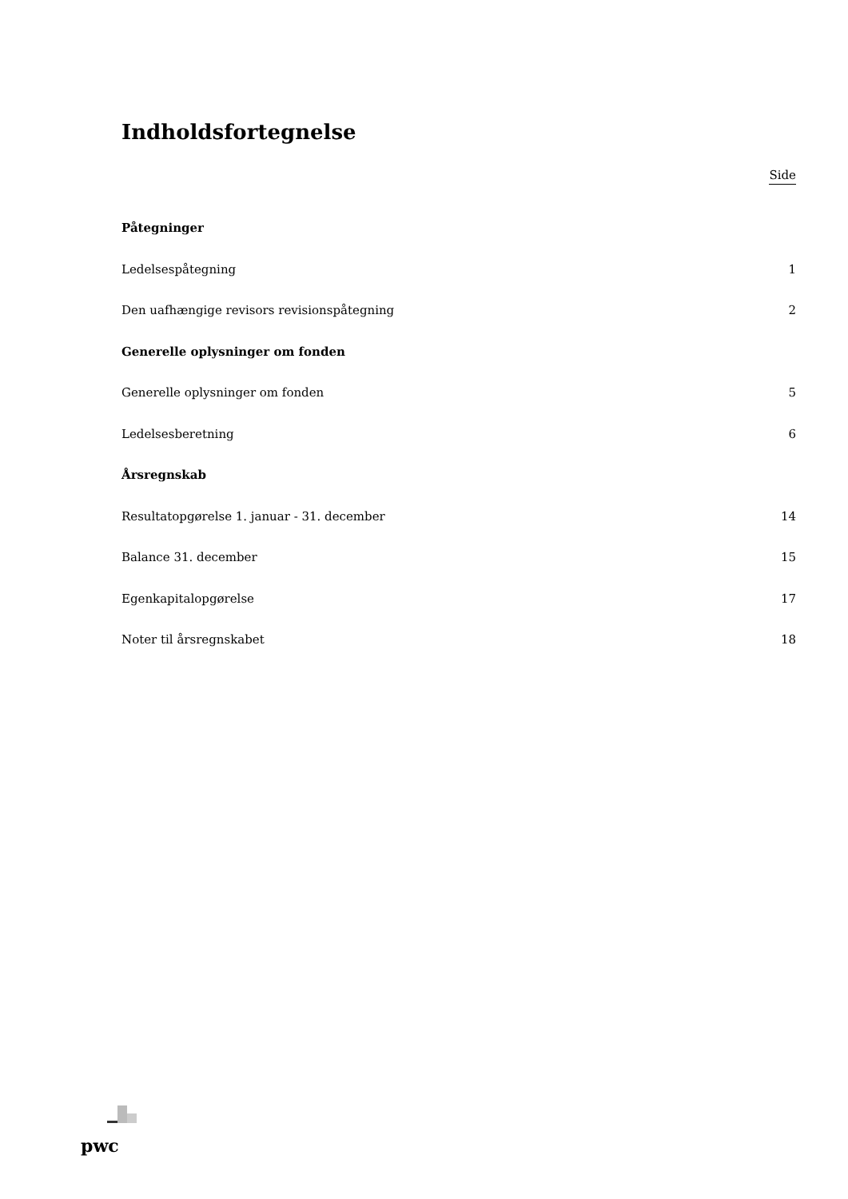Indholdsfortegnelse
Side
Påtegninger
Ledelsespåtegning 1
Den uafhængige revisors revisionspåtegning 2
Generelle oplysninger om fonden
Generelle oplysninger om fonden 5
Ledelsesberetning 6
Årsregnskab
Resultatopgørelse 1. januar - 31. december 14
Balance 31. december 15
Egenkapitalopgørelse 17
Noter til årsregnskabet 18
pwc